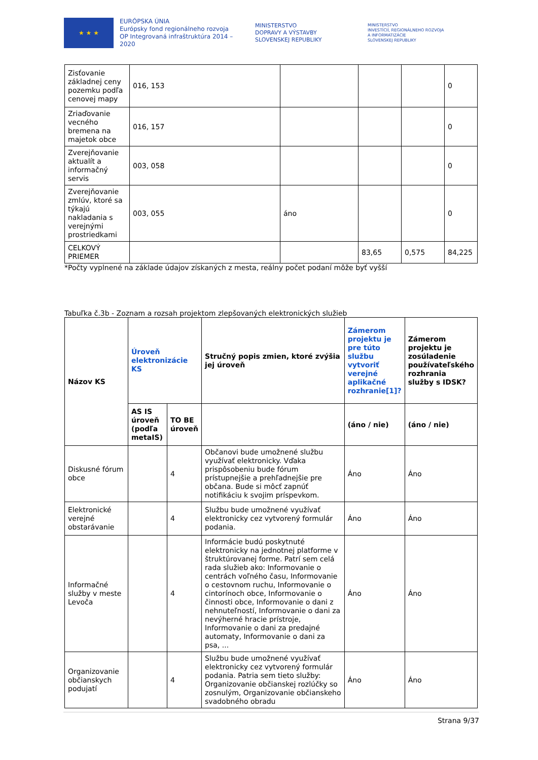★ ★ ★
EURÓPSKA ÚNIA
Európsky fond regionálneho rozvoja
OP Integrovaná infraštruktúra 2014 – 2020
MINISTERSTVO
DOPRAVY A VÝSTAVBY
SLOVENSKEJ REPUBLIKY
MINISTERSTVO
INVESTÍCIÍ, REGIONÁLNEHO ROZVOJA
A INFORMATIZÁCIE
SLOVENSKEJ REPUBLIKY
| Zisťovanie základnej ceny pozemku podľa cenovej mapy | 016, 153 | | | | 0 |
| Zriaďovanie vecného bremena na majetok obce | 016, 157 | | | | 0 |
| Zverejňovanie aktualít a informačný servis | 003, 058 | | | | 0 |
| Zverejňovanie zmlúv, ktoré sa týkajú nakladania s verejnými prostriedkami | 003, 055 | áno | | | 0 |
| CELKOVÝ PRIEMER | | | 83,65 | 0,575 | 84,225 |
*Počty vyplnené na základe údajov získaných z mesta, reálny počet podaní môže byť vyšší
Tabuľka č.3b - Zoznam a rozsah projektom zlepšovaných elektronických služieb
| Názov KS | Úroveň elektronizácie KS | | Stručný popis zmien, ktoré zvýšia jej úroveň | Zámerom projektu je pre túto službu vytvoriť verejné aplikačné rozhranie[1]? | Zámerom projektu je zosúladenie používateľského rozhrania služby s IDSK? |
| --- | --- | --- | --- | --- | --- |
| | AS IS úroveň (podľa metaIS) | TO BE úroveň | | (áno / nie) | (áno / nie) |
| Diskusné fórum obce | | 4 | Občanovi bude umožnené službu využívať elektronicky. Vďaka prispôsobeniu bude fórum prístupnejšie a prehľadnejšie pre občana. Bude si môcť zapnúť notifikáciu k svojim príspevkom. | Áno | Áno |
| Elektronické verejné obstarávanie | | 4 | Službu bude umožnené využívať elektronicky cez vytvorený formulár podania. | Áno | Áno |
| Informačné služby v meste Levoča | | 4 | Informácie budú poskytnuté elektronicky na jednotnej platforme v štruktúrovanej forme. Patrí sem celá rada služieb ako: Informovanie o centrách voľného času, Informovanie o cestovnom ruchu, Informovanie o cintorínoch obce, Informovanie o činnosti obce, Informovanie o dani z nehnuteľností, Informovanie o dani za nevýherné hracie prístroje, Informovanie o dani za predajné automaty, Informovanie o dani za psa, ... | Áno | Áno |
| Organizovanie občianskych podujatí | | 4 | Službu bude umožnené využívať elektronicky cez vytvorený formulár podania. Patria sem tieto služby: Organizovanie občianskej rozlúčky so zosnulým, Organizovanie občianskeho svadobného obradu | Áno | Áno |
Strana 9/37